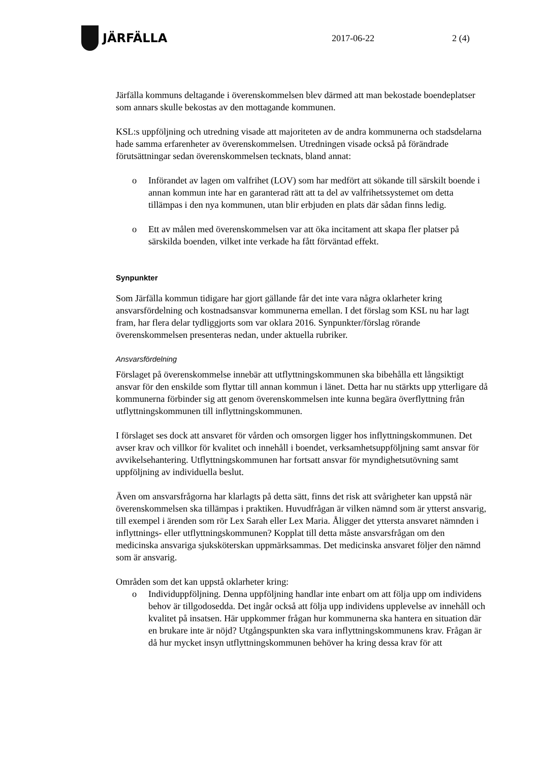JÄRFÄLLA
2017-06-22 2 (4)
Järfälla kommuns deltagande i överenskommelsen blev därmed att man bekostade boendeplatser som annars skulle bekostas av den mottagande kommunen.
KSL:s uppföljning och utredning visade att majoriteten av de andra kommunerna och stadsdelarna hade samma erfarenheter av överenskommelsen. Utredningen visade också på förändrade förutsättningar sedan överenskommelsen tecknats, bland annat:
o Införandet av lagen om valfrihet (LOV) som har medfört att sökande till särskilt boende i annan kommun inte har en garanterad rätt att ta del av valfrihetssystemet om detta tillämpas i den nya kommunen, utan blir erbjuden en plats där sådan finns ledig.
o Ett av målen med överenskommelsen var att öka incitament att skapa fler platser på särskilda boenden, vilket inte verkade ha fått förväntad effekt.
Synpunkter
Som Järfälla kommun tidigare har gjort gällande får det inte vara några oklarheter kring ansvarsfördelning och kostnadsansvar kommunerna emellan. I det förslag som KSL nu har lagt fram, har flera delar tydliggjorts som var oklara 2016. Synpunkter/förslag rörande överenskommelsen presenteras nedan, under aktuella rubriker.
Ansvarsfördelning
Förslaget på överenskommelse innebär att utflyttningskommunen ska bibehålla ett långsiktigt ansvar för den enskilde som flyttar till annan kommun i länet. Detta har nu stärkts upp ytterligare då kommunerna förbinder sig att genom överenskommelsen inte kunna begära överflyttning från utflyttningskommunen till inflyttningskommunen.
I förslaget ses dock att ansvaret för vården och omsorgen ligger hos inflyttningskommunen. Det avser krav och villkor för kvalitet och innehåll i boendet, verksamhetsuppföljning samt ansvar för avvikelsehantering. Utflyttningskommunen har fortsatt ansvar för myndighetsutövning samt uppföljning av individuella beslut.
Även om ansvarsfrågorna har klarlagts på detta sätt, finns det risk att svårigheter kan uppstå när överenskommelsen ska tillämpas i praktiken. Huvudfrågan är vilken nämnd som är ytterst ansvarig, till exempel i ärenden som rör Lex Sarah eller Lex Maria. Åligger det yttersta ansvaret nämnden i inflyttnings- eller utflyttningskommunen? Kopplat till detta måste ansvarsfrågan om den medicinska ansvariga sjuksköterskan uppmärksammas. Det medicinska ansvaret följer den nämnd som är ansvarig.
Områden som det kan uppstå oklarheter kring:
o Individuppföljning. Denna uppföljning handlar inte enbart om att följa upp om individens behov är tillgodosedda. Det ingår också att följa upp individens upplevelse av innehåll och kvalitet på insatsen. Här uppkommer frågan hur kommunerna ska hantera en situation där en brukare inte är nöjd? Utgångspunkten ska vara inflyttningskommunens krav. Frågan är då hur mycket insyn utflyttningskommunen behöver ha kring dessa krav för att